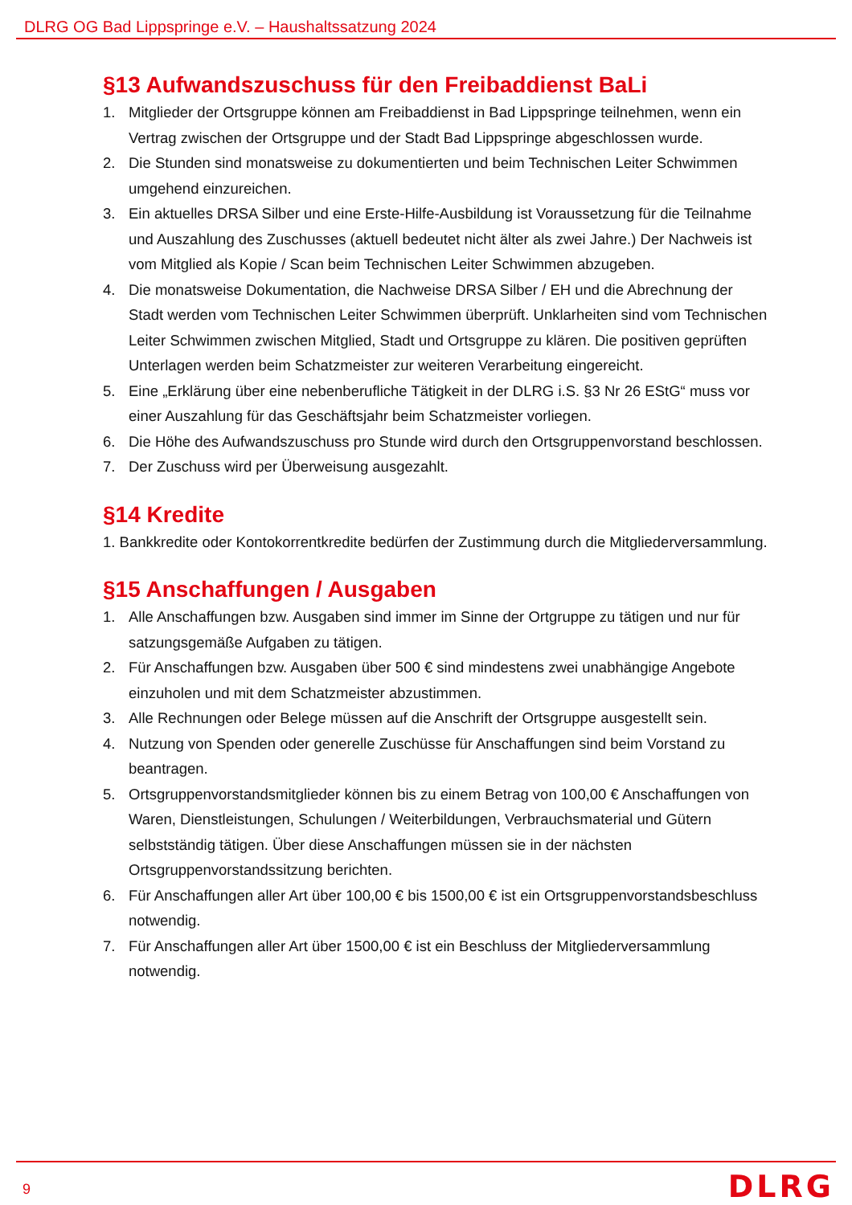DLRG OG Bad Lippspringe e.V. – Haushaltssatzung 2024
§13 Aufwandszuschuss für den Freibaddienst BaLi
1. Mitglieder der Ortsgruppe können am Freibaddienst in Bad Lippspringe teilnehmen, wenn ein Vertrag zwischen der Ortsgruppe und der Stadt Bad Lippspringe abgeschlossen wurde.
2. Die Stunden sind monatsweise zu dokumentierten und beim Technischen Leiter Schwimmen umgehend einzureichen.
3. Ein aktuelles DRSA Silber und eine Erste-Hilfe-Ausbildung ist Voraussetzung für die Teilnahme und Auszahlung des Zuschusses (aktuell bedeutet nicht älter als zwei Jahre.) Der Nachweis ist vom Mitglied als Kopie / Scan beim Technischen Leiter Schwimmen abzugeben.
4. Die monatsweise Dokumentation, die Nachweise DRSA Silber / EH und die Abrechnung der Stadt werden vom Technischen Leiter Schwimmen überprüft. Unklarheiten sind vom Technischen Leiter Schwimmen zwischen Mitglied, Stadt und Ortsgruppe zu klären. Die positiven geprüften Unterlagen werden beim Schatzmeister zur weiteren Verarbeitung eingereicht.
5. Eine „Erklärung über eine nebenberufliche Tätigkeit in der DLRG i.S. §3 Nr 26 EStG“ muss vor einer Auszahlung für das Geschäftsjahr beim Schatzmeister vorliegen.
6. Die Höhe des Aufwandszuschuss pro Stunde wird durch den Ortsgruppenvorstand beschlossen.
7. Der Zuschuss wird per Überweisung ausgezahlt.
§14 Kredite
1. Bankkredite oder Kontokorrentkredite bedürfen der Zustimmung durch die Mitgliederversammlung.
§15 Anschaffungen / Ausgaben
1. Alle Anschaffungen bzw. Ausgaben sind immer im Sinne der Ortgruppe zu tätigen und nur für satzungsgemäße Aufgaben zu tätigen.
2. Für Anschaffungen bzw. Ausgaben über 500 € sind mindestens zwei unabhängige Angebote einzuholen und mit dem Schatzmeister abzustimmen.
3. Alle Rechnungen oder Belege müssen auf die Anschrift der Ortsgruppe ausgestellt sein.
4. Nutzung von Spenden oder generelle Zuschüsse für Anschaffungen sind beim Vorstand zu beantragen.
5. Ortsgruppenvorstandsmitglieder können bis zu einem Betrag von 100,00 € Anschaffungen von Waren, Dienstleistungen, Schulungen / Weiterbildungen, Verbrauchsmaterial und Gütern selbstständig tätigen. Über diese Anschaffungen müssen sie in der nächsten Ortsgruppenvorstandssitzung berichten.
6. Für Anschaffungen aller Art über 100,00 € bis 1500,00 € ist ein Ortsgruppenvorstandsbeschluss notwendig.
7. Für Anschaffungen aller Art über 1500,00 € ist ein Beschluss der Mitgliederversammlung notwendig.
9 DLRG